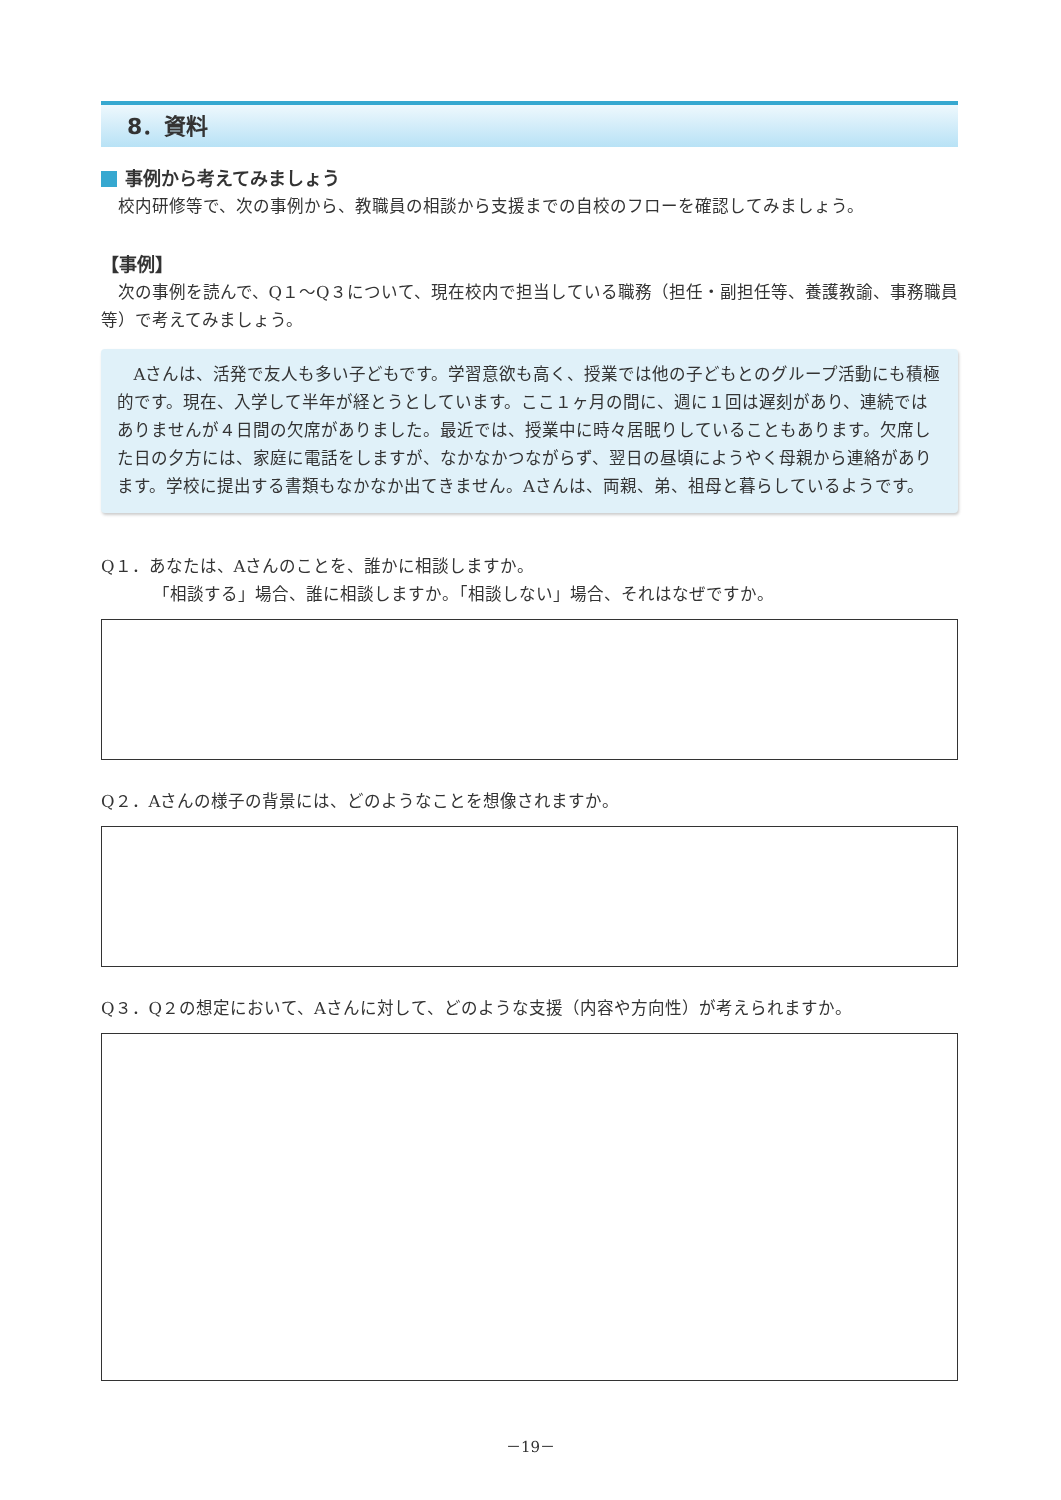8．資料
事例から考えてみましょう
校内研修等で、次の事例から、教職員の相談から支援までの自校のフローを確認してみましょう。
【事例】
次の事例を読んで、Q１～Q３について、現在校内で担当している職務（担任・副担任等、養護教諭、事務職員等）で考えてみましょう。
Aさんは、活発で友人も多い子どもです。学習意欲も高く、授業では他の子どもとのグループ活動にも積極的です。現在、入学して半年が経とうとしています。ここ１ヶ月の間に、週に１回は遅刻があり、連続ではありませんが４日間の欠席がありました。最近では、授業中に時々居眠りしていることもあります。欠席した日の夕方には、家庭に電話をしますが、なかなかつながらず、翌日の昼頃にようやく母親から連絡があります。学校に提出する書類もなかなか出てきません。Aさんは、両親、弟、祖母と暮らしているようです。
Q１．あなたは、Aさんのことを、誰かに相談しますか。
「相談する」場合、誰に相談しますか。「相談しない」場合、それはなぜですか。
Q２．Aさんの様子の背景には、どのようなことを想像されますか。
Q３．Q２の想定において、Aさんに対して、どのような支援（内容や方向性）が考えられますか。
－19－